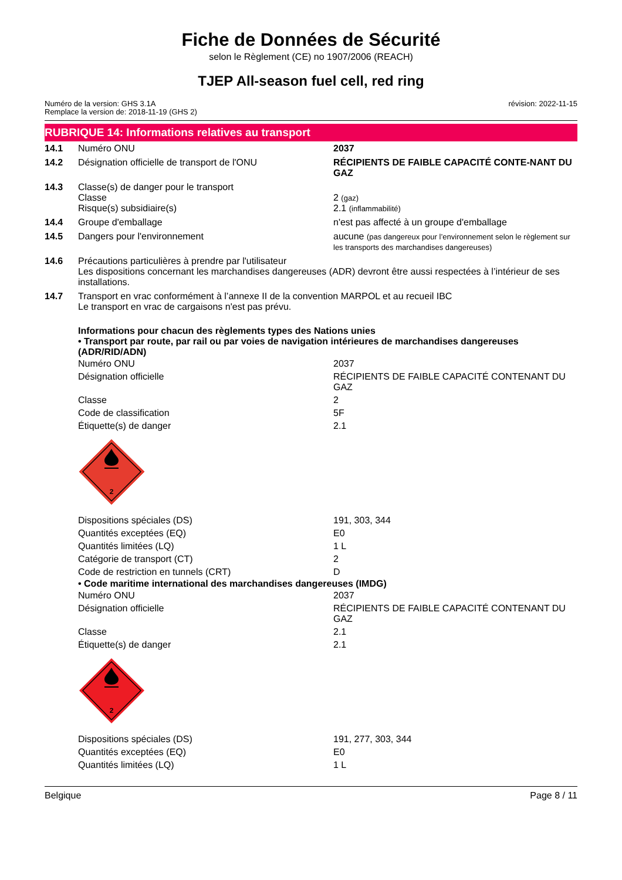Fiche de Données de Sécurité
selon le Règlement (CE) no 1907/2006 (REACH)
TJEP All-season fuel cell, red ring
Numéro de la version: GHS 3.1A
Remplace la version de: 2018-11-19 (GHS 2)
révision: 2022-11-15
RUBRIQUE 14: Informations relatives au transport
| 14.1 | Numéro ONU | 2037 |
| 14.2 | Désignation officielle de transport de l'ONU | RÉCIPIENTS DE FAIBLE CAPACITÉ CONTE-NANT DU GAZ |
| 14.3 | Classe(s) de danger pour le transport Classe Risque(s) subsidiaire(s) | 2 (gaz) 2.1 (inflammabilité) |
| 14.4 | Groupe d'emballage | n'est pas affecté à un groupe d'emballage |
| 14.5 | Dangers pour l'environnement | aucune (pas dangereux pour l’environnement selon le règlement sur les transports des marchandises dangereuses) |
| 14.6 | Précautions particulières à prendre par l'utilisateur Les dispositions concernant les marchandises dangereuses (ADR) devront être aussi respectées à l’intérieur de ses installations. | |
| 14.7 | Transport en vrac conformément à l’annexe II de la convention MARPOL et au recueil IBC Le transport en vrac de cargaisons n'est pas prévu. | |
Informations pour chacun des règlements types des Nations unies
• Transport par route, par rail ou par voies de navigation intérieures de marchandises dangereuses (ADR/RID/ADN)
| Numéro ONU | 2037 |
| Désignation officielle | RÉCIPIENTS DE FAIBLE CAPACITÉ CONTENANT DU GAZ |
| Classe | 2 |
| Code de classification | 5F |
| Étiquette(s) de danger | 2.1 |
2
| Dispositions spéciales (DS) | 191, 303, 344 |
| Quantités exceptées (EQ) | E0 |
| Quantités limitées (LQ) | 1 L |
| Catégorie de transport (CT) | 2 |
| Code de restriction en tunnels (CRT) | D |
• Code maritime international des marchandises dangereuses (IMDG)
| Numéro ONU | 2037 |
| Désignation officielle | RÉCIPIENTS DE FAIBLE CAPACITÉ CONTENANT DU GAZ |
| Classe | 2.1 |
| Étiquette(s) de danger | 2.1 |
2
| Dispositions spéciales (DS) | 191, 277, 303, 344 |
| Quantités exceptées (EQ) | E0 |
| Quantités limitées (LQ) | 1 L |
Belgique Page 8 / 11